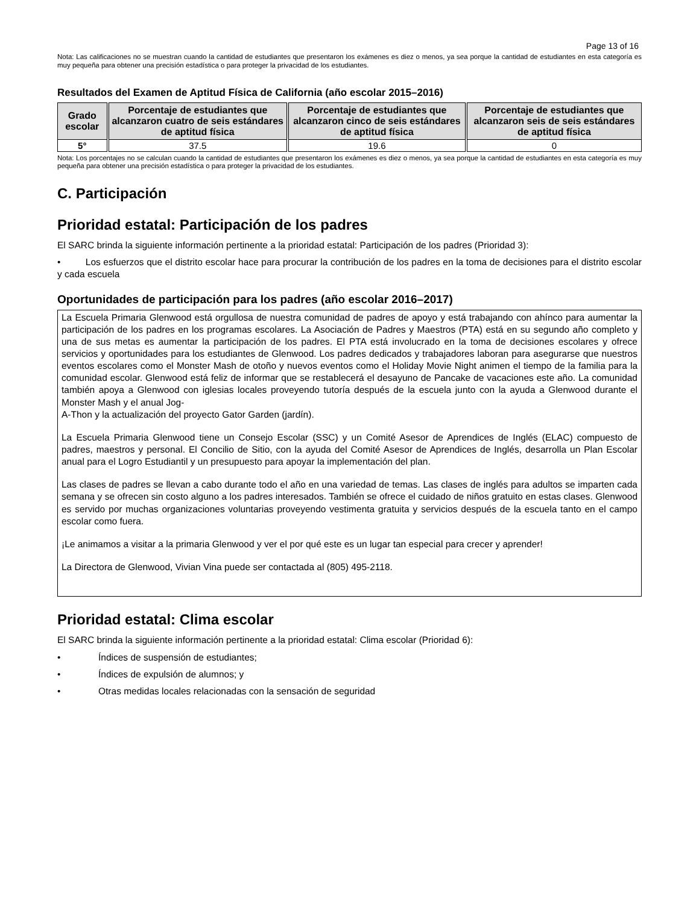Page 13 of 16
Nota: Las calificaciones no se muestran cuando la cantidad de estudiantes que presentaron los exámenes es diez o menos, ya sea porque la cantidad de estudiantes en esta categoría es muy pequeña para obtener una precisión estadística o para proteger la privacidad de los estudiantes.
Resultados del Examen de Aptitud Física de California (año escolar 2015–2016)
| Grado escolar | Porcentaje de estudiantes que alcanzaron cuatro de seis estándares de aptitud física | Porcentaje de estudiantes que alcanzaron cinco de seis estándares de aptitud física | Porcentaje de estudiantes que alcanzaron seis de seis estándares de aptitud física |
| --- | --- | --- | --- |
| 5° | 37.5 | 19.6 | 0 |
Nota: Los porcentajes no se calculan cuando la cantidad de estudiantes que presentaron los exámenes es diez o menos, ya sea porque la cantidad de estudiantes en esta categoría es muy pequeña para obtener una precisión estadística o para proteger la privacidad de los estudiantes.
C. Participación
Prioridad estatal: Participación de los padres
El SARC brinda la siguiente información pertinente a la prioridad estatal: Participación de los padres (Prioridad 3):
• Los esfuerzos que el distrito escolar hace para procurar la contribución de los padres en la toma de decisiones para el distrito escolar y cada escuela
Oportunidades de participación para los padres (año escolar 2016–2017)
La Escuela Primaria Glenwood está orgullosa de nuestra comunidad de padres de apoyo y está trabajando con ahínco para aumentar la participación de los padres en los programas escolares. La Asociación de Padres y Maestros (PTA) está en su segundo año completo y una de sus metas es aumentar la participación de los padres. El PTA está involucrado en la toma de decisiones escolares y ofrece servicios y oportunidades para los estudiantes de Glenwood. Los padres dedicados y trabajadores laboran para asegurarse que nuestros eventos escolares como el Monster Mash de otoño y nuevos eventos como el Holiday Movie Night animen el tiempo de la familia para la comunidad escolar. Glenwood está feliz de informar que se restablecerá el desayuno de Pancake de vacaciones este año. La comunidad también apoya a Glenwood con iglesias locales proveyendo tutoría después de la escuela junto con la ayuda a Glenwood durante el Monster Mash y el anual Jog-
A-Thon y la actualización del proyecto Gator Garden (jardín).
La Escuela Primaria Glenwood tiene un Consejo Escolar (SSC) y un Comité Asesor de Aprendices de Inglés (ELAC) compuesto de padres, maestros y personal. El Concilio de Sitio, con la ayuda del Comité Asesor de Aprendices de Inglés, desarrolla un Plan Escolar anual para el Logro Estudiantil y un presupuesto para apoyar la implementación del plan.
Las clases de padres se llevan a cabo durante todo el año en una variedad de temas. Las clases de inglés para adultos se imparten cada semana y se ofrecen sin costo alguno a los padres interesados. También se ofrece el cuidado de niños gratuito en estas clases. Glenwood es servido por muchas organizaciones voluntarias proveyendo vestimenta gratuita y servicios después de la escuela tanto en el campo escolar como fuera.
¡Le animamos a visitar a la primaria Glenwood y ver el por qué este es un lugar tan especial para crecer y aprender!
La Directora de Glenwood, Vivian Vina puede ser contactada al (805) 495-2118.
Prioridad estatal: Clima escolar
El SARC brinda la siguiente información pertinente a la prioridad estatal: Clima escolar (Prioridad 6):
• Índices de suspensión de estudiantes;
• Índices de expulsión de alumnos; y
• Otras medidas locales relacionadas con la sensación de seguridad